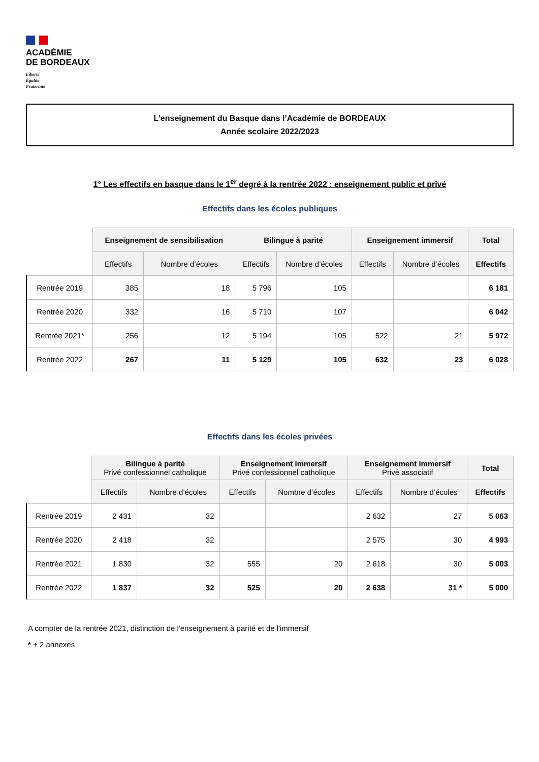ACADÉMIE
DE BORDEAUX
Liberté
Égalité
Fraternité
L’enseignement du Basque dans l’Académie de BORDEAUX
Année scolaire 2022/2023
1° Les effectifs en basque dans le 1<sup>er</sup> degré à la rentrée 2022 : enseignement public et privé
Effectifs dans les écoles publiques
| | Enseignement de sensibilisation | | Bilingue à parité | | Enseignement immersif | | Total |
| --- | --- | --- | --- | --- | --- | --- | --- |
| | Effectifs | Nombre d’écoles | Effectifs | Nombre d’écoles | Effectifs | Nombre d’écoles | Effectifs |
| Rentrée 2019 | 385 | 18 | 5 796 | 105 | | | 6 181 |
| Rentrée 2020 | 332 | 16 | 5 710 | 107 | | | 6 042 |
| Rentrée 2021* | 256 | 12 | 5 194 | 105 | 522 | 21 | 5 972 |
| Rentrée 2022 | 267 | 11 | 5 129 | 105 | 632 | 23 | 6 028 |
Effectifs dans les écoles privées
| | Bilingue à parité Privé confessionnel catholique | | Enseignement immersif Privé confessionnel catholique | | Enseignement immersif Privé associatif | | Total |
| --- | --- | --- | --- | --- | --- | --- | --- |
| | Effectifs | Nombre d’écoles | Effectifs | Nombre d’écoles | Effectifs | Nombre d’écoles | Effectifs |
| Rentrée 2019 | 2 431 | 32 | | | 2 632 | 27 | 5 063 |
| Rentrée 2020 | 2 418 | 32 | | | 2 575 | 30 | 4 993 |
| Rentrée 2021 | 1 830 | 32 | 555 | 20 | 2 618 | 30 | 5 003 |
| Rentrée 2022 | 1 837 | 32 | 525 | 20 | 2 638 | 31 * | 5 000 |
A compter de la rentrée 2021, distinction de l'enseignement à parité et de l'immersif
* + 2 annexes